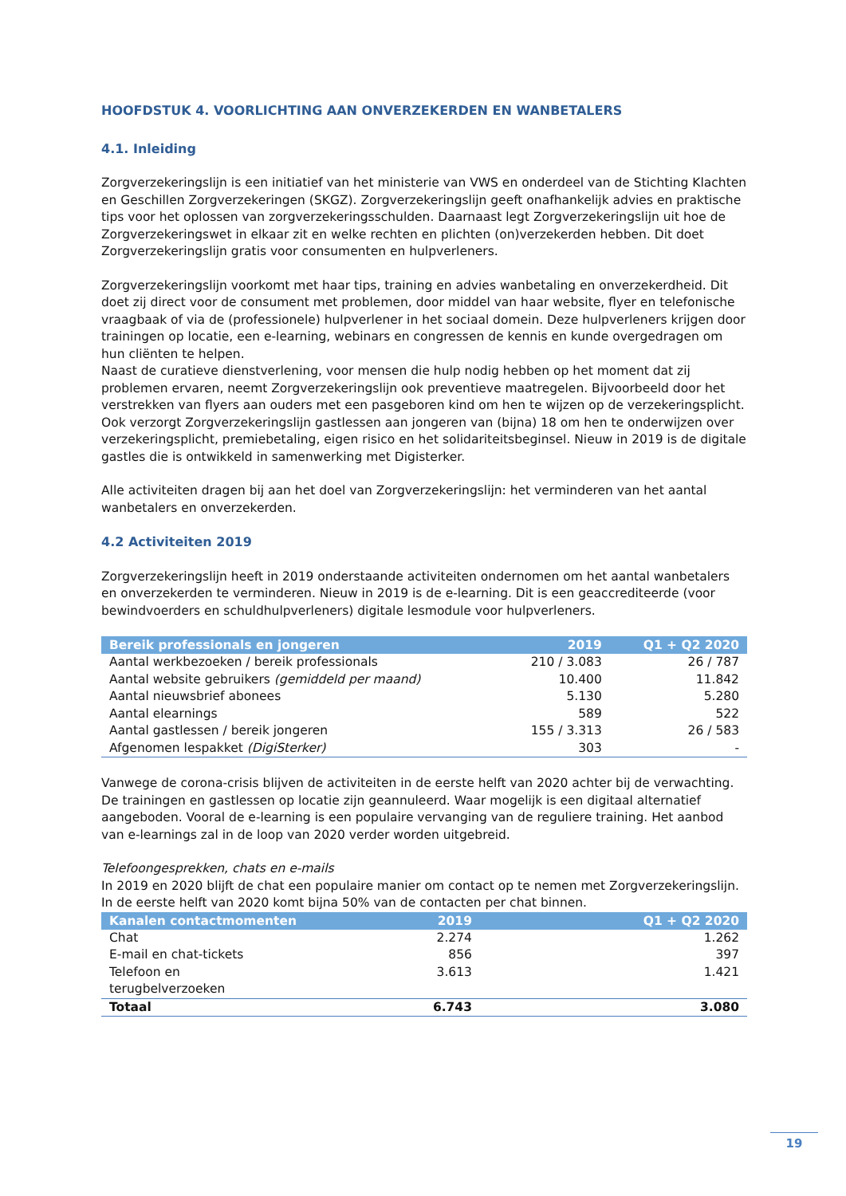HOOFDSTUK 4. VOORLICHTING AAN ONVERZEKERDEN EN WANBETALERS
4.1. Inleiding
Zorgverzekeringslijn is een initiatief van het ministerie van VWS en onderdeel van de Stichting Klachten en Geschillen Zorgverzekeringen (SKGZ). Zorgverzekeringslijn geeft onafhankelijk advies en praktische tips voor het oplossen van zorgverzekeringsschulden. Daarnaast legt Zorgverzekeringslijn uit hoe de Zorgverzekeringswet in elkaar zit en welke rechten en plichten (on)verzekerden hebben. Dit doet Zorgverzekeringslijn gratis voor consumenten en hulpverleners.
Zorgverzekeringslijn voorkomt met haar tips, training en advies wanbetaling en onverzekerdheid. Dit doet zij direct voor de consument met problemen, door middel van haar website, flyer en telefonische vraagbaak of via de (professionele) hulpverlener in het sociaal domein. Deze hulpverleners krijgen door trainingen op locatie, een e-learning, webinars en congressen de kennis en kunde overgedragen om hun cliënten te helpen.
Naast de curatieve dienstverlening, voor mensen die hulp nodig hebben op het moment dat zij problemen ervaren, neemt Zorgverzekeringslijn ook preventieve maatregelen. Bijvoorbeeld door het verstrekken van flyers aan ouders met een pasgeboren kind om hen te wijzen op de verzekeringsplicht. Ook verzorgt Zorgverzekeringslijn gastlessen aan jongeren van (bijna) 18 om hen te onderwijzen over verzekeringsplicht, premiebetaling, eigen risico en het solidariteitsbeginsel. Nieuw in 2019 is de digitale gastles die is ontwikkeld in samenwerking met Digisterker.
Alle activiteiten dragen bij aan het doel van Zorgverzekeringslijn: het verminderen van het aantal wanbetalers en onverzekerden.
4.2 Activiteiten 2019
Zorgverzekeringslijn heeft in 2019 onderstaande activiteiten ondernomen om het aantal wanbetalers en onverzekerden te verminderen. Nieuw in 2019 is de e-learning. Dit is een geaccrediteerde (voor bewindvoerders en schuldhulpverleners) digitale lesmodule voor hulpverleners.
| Bereik professionals en jongeren | 2019 | Q1 + Q2 2020 |
| --- | --- | --- |
| Aantal werkbezoeken / bereik professionals | 210 / 3.083 | 26 / 787 |
| Aantal website gebruikers (gemiddeld per maand) | 10.400 | 11.842 |
| Aantal nieuwsbrief abonees | 5.130 | 5.280 |
| Aantal elearnings | 589 | 522 |
| Aantal gastlessen / bereik jongeren | 155 / 3.313 | 26 / 583 |
| Afgenomen lespakket (DigiSterker) | 303 | - |
Vanwege de corona-crisis blijven de activiteiten in de eerste helft van 2020 achter bij de verwachting. De trainingen en gastlessen op locatie zijn geannuleerd. Waar mogelijk is een digitaal alternatief aangeboden. Vooral de e-learning is een populaire vervanging van de reguliere training. Het aanbod van e-learnings zal in de loop van 2020 verder worden uitgebreid.
Telefoongesprekken, chats en e-mails
In 2019 en 2020 blijft de chat een populaire manier om contact op te nemen met Zorgverzekeringslijn. In de eerste helft van 2020 komt bijna 50% van de contacten per chat binnen.
| Kanalen contactmomenten | 2019 | Q1 + Q2 2020 |
| --- | --- | --- |
| Chat | 2.274 | 1.262 |
| E-mail en chat-tickets | 856 | 397 |
| Telefoon en terugbelverzoeken | 3.613 | 1.421 |
| Totaal | 6.743 | 3.080 |
19